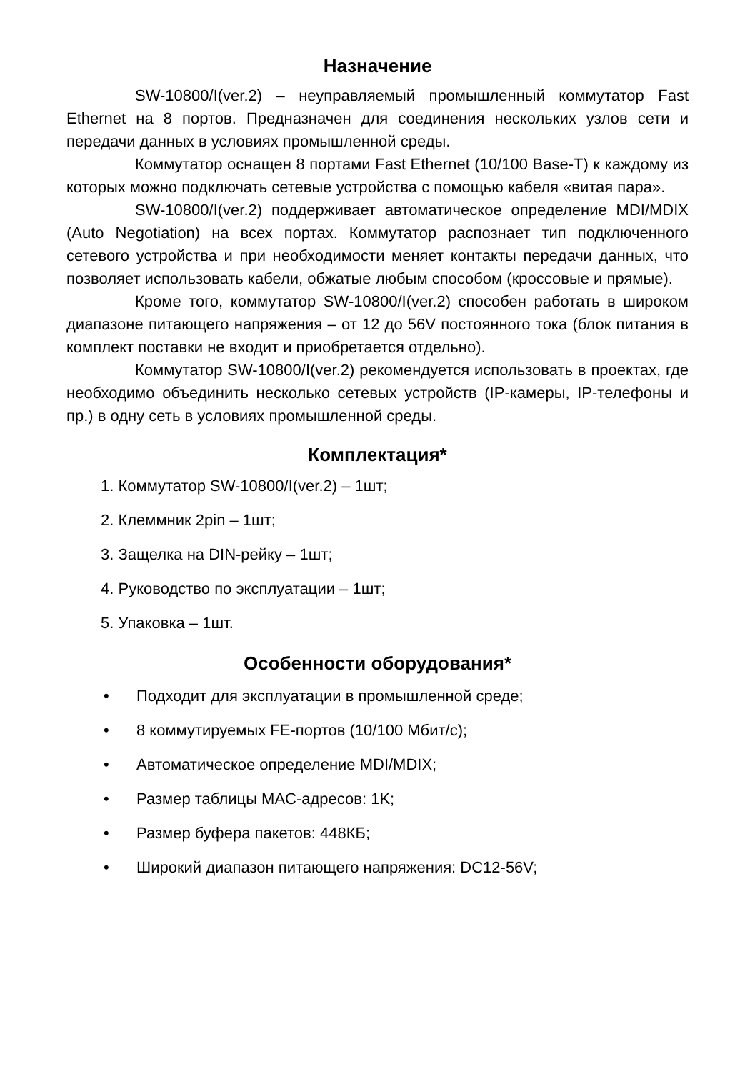Назначение
SW-10800/I(ver.2) – неуправляемый промышленный коммутатор Fast Ethernet на 8 портов. Предназначен для соединения нескольких узлов сети и передачи данных в условиях промышленной среды.
Коммутатор оснащен 8 портами Fast Ethernet (10/100 Base-T) к каждому из которых можно подключать сетевые устройства с помощью кабеля «витая пара».
SW-10800/I(ver.2) поддерживает автоматическое определение MDI/MDIX (Auto Negotiation) на всех портах. Коммутатор распознает тип подключенного сетевого устройства и при необходимости меняет контакты передачи данных, что позволяет использовать кабели, обжатые любым способом (кроссовые и прямые).
Кроме того, коммутатор SW-10800/I(ver.2) способен работать в широком диапазоне питающего напряжения – от 12 до 56V постоянного тока (блок питания в комплект поставки не входит и приобретается отдельно).
Коммутатор SW-10800/I(ver.2) рекомендуется использовать в проектах, где необходимо объединить несколько сетевых устройств (IP-камеры, IP-телефоны и пр.) в одну сеть в условиях промышленной среды.
Комплектация*
1. Коммутатор SW-10800/I(ver.2) – 1шт;
2. Клеммник 2pin – 1шт;
3. Защелка на DIN-рейку – 1шт;
4. Руководство по эксплуатации – 1шт;
5. Упаковка – 1шт.
Особенности оборудования*
• Подходит для эксплуатации в промышленной среде;
• 8 коммутируемых FE-портов (10/100 Мбит/с);
• Автоматическое определение MDI/MDIX;
• Размер таблицы MAC-адресов: 1K;
• Размер буфера пакетов: 448КБ;
• Широкий диапазон питающего напряжения: DC12-56V;